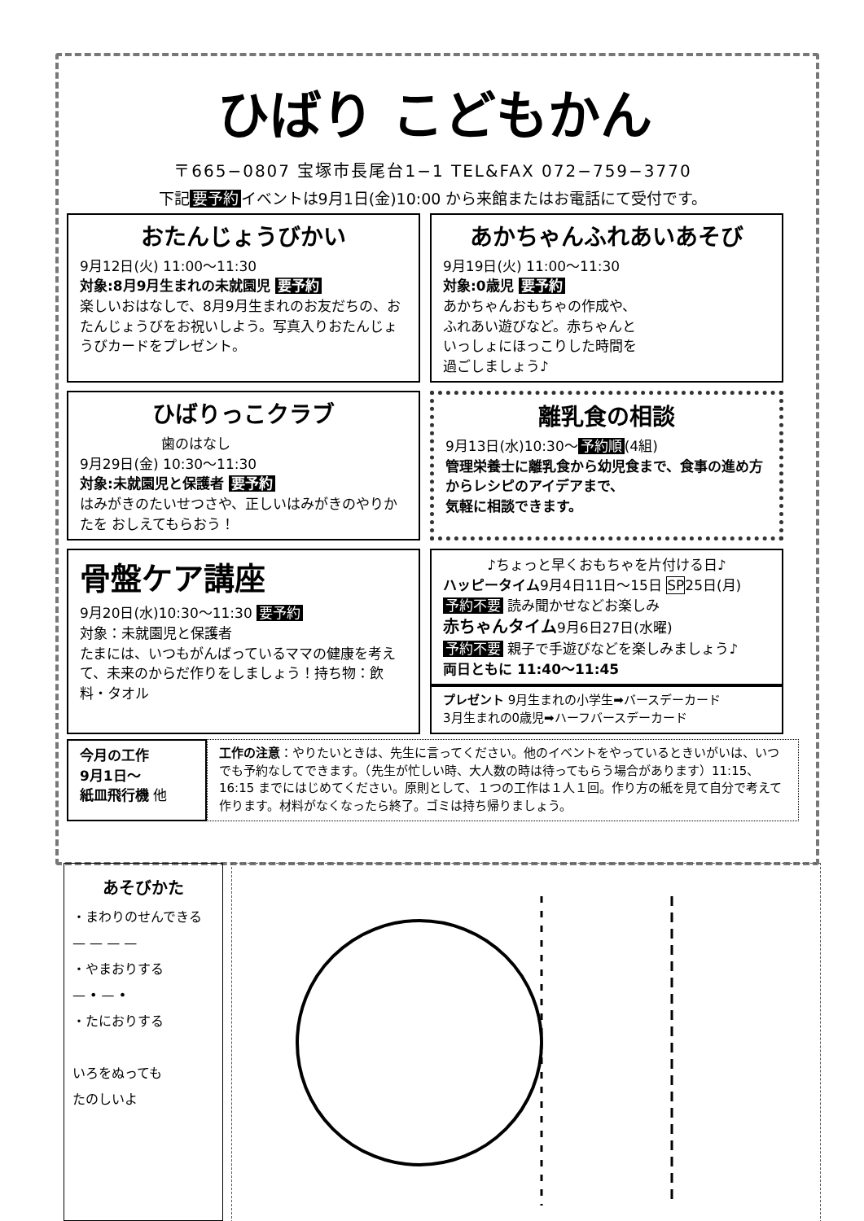ひばり こどもかん
〒665−0807 宝塚市長尾台1−1 TEL&FAX 072−759−3770
下記 要予約 イベントは9月1日(金)10:00 から来館またはお電話にて受付です。
おたんじょうびかい
9月12日(火) 11:00〜11:30
対象:8月9月生まれの未就園児 要予約
楽しいおはなしで、8月9月生まれのお友だちの、おたんじょうびをお祝いしよう。写真入りおたんじょうびカードをプレゼント。
あかちゃんふれあいあそび
9月19日(火) 11:00〜11:30
対象:0歳児 要予約
あかちゃんおもちゃの作成や、
ふれあい遊びなど。赤ちゃんと
いっしょにほっこりした時間を
過ごしましょう♪
ひばりっこクラブ
歯のはなし
9月29日(金) 10:30〜11:30
対象:未就園児と保護者 要予約
はみがきのたいせつさや、正しいはみがきのやりかたを おしえてもらおう！
離乳食の相談
9月13日(水)10:30〜 予約順 (4組)
管理栄養士に離乳食から幼児食まで、食事の進め方からレシピのアイデアまで、
気軽に相談できます。
骨盤ケア講座
9月20日(水)10:30〜11:30 要予約
対象：未就園児と保護者
たまには、いつもがんばっているママの健康を考えて、未来のからだ作りをしましょう！持ち物：飲料・タオル
♪ちょっと早くおもちゃを片付ける日♪
ハッピータイム9月4日11日〜15日 SP25日(月)
予約不要 読み聞かせなどお楽しみ
赤ちゃんタイム9月6日27日(水曜)
予約不要 親子で手遊びなどを楽しみましょう♪
両日ともに 11:40〜11:45
プレゼント 9月生まれの小学生➡バースデーカード
3月生まれの0歳児➡ハーフバースデーカード
今月の工作
9月1日〜
紙皿飛行機 他
工作の注意：やりたいときは、先生に言ってください。他のイベントをやっているときいがいは、いつでも予約なしてできます。（先生が忙しい時、大人数の時は待ってもらう場合があります）11:15、16:15 までにはじめてください。原則として、１つの工作は１人１回。作り方の紙を見て自分で考えて作ります。材料がなくなったら終了。ゴミは持ち帰りましょう。
あそびかた
・まわりのせんできる
— — — —
・やまおりする
— • — •
・たにおりする
いろをぬっても
たのしいよ